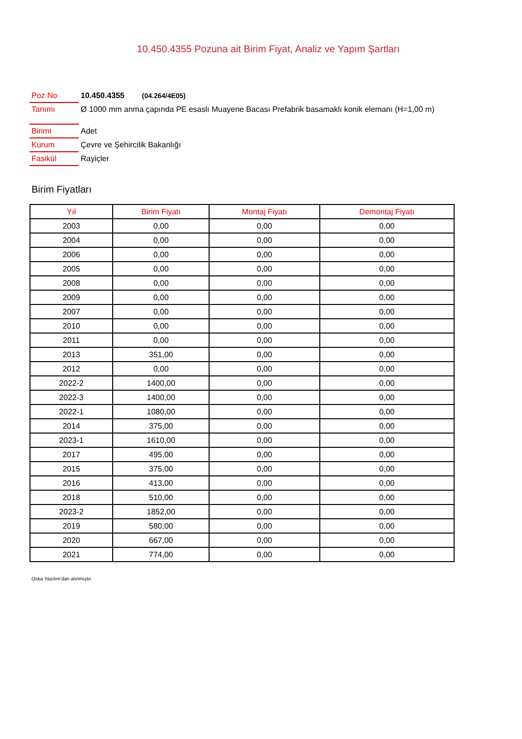10.450.4355 Pozuna ait Birim Fiyat, Analiz ve Yapım Şartları
Poz No 10.450.4355 (04.264/4E05)
Tanımı
Ø 1000 mm anma çapında PE esaslı Muayene Bacası Prefabrik basamaklı konik elemanı (H=1,00 m)
Birimi Adet
Kurum Çevre ve Şehircilik Bakanlığı
Fasikül Rayiçler
Birim Fiyatları
| Yıl | Birim Fiyatı | Montaj Fiyatı | Demontaj Fiyatı |
| --- | --- | --- | --- |
| 2003 | 0,00 | 0,00 | 0,00 |
| 2004 | 0,00 | 0,00 | 0,00 |
| 2006 | 0,00 | 0,00 | 0,00 |
| 2005 | 0,00 | 0,00 | 0,00 |
| 2008 | 0,00 | 0,00 | 0,00 |
| 2009 | 0,00 | 0,00 | 0,00 |
| 2007 | 0,00 | 0,00 | 0,00 |
| 2010 | 0,00 | 0,00 | 0,00 |
| 2011 | 0,00 | 0,00 | 0,00 |
| 2013 | 351,00 | 0,00 | 0,00 |
| 2012 | 0,00 | 0,00 | 0,00 |
| 2022-2 | 1400,00 | 0,00 | 0,00 |
| 2022-3 | 1400,00 | 0,00 | 0,00 |
| 2022-1 | 1080,00 | 0,00 | 0,00 |
| 2014 | 375,00 | 0,00 | 0,00 |
| 2023-1 | 1610,00 | 0,00 | 0,00 |
| 2017 | 495,00 | 0,00 | 0,00 |
| 2015 | 375,00 | 0,00 | 0,00 |
| 2016 | 413,00 | 0,00 | 0,00 |
| 2018 | 510,00 | 0,00 | 0,00 |
| 2023-2 | 1852,00 | 0,00 | 0,00 |
| 2019 | 580,00 | 0,00 | 0,00 |
| 2020 | 667,00 | 0,00 | 0,00 |
| 2021 | 774,00 | 0,00 | 0,00 |
Oska Yazılım'dan alınmıştır.